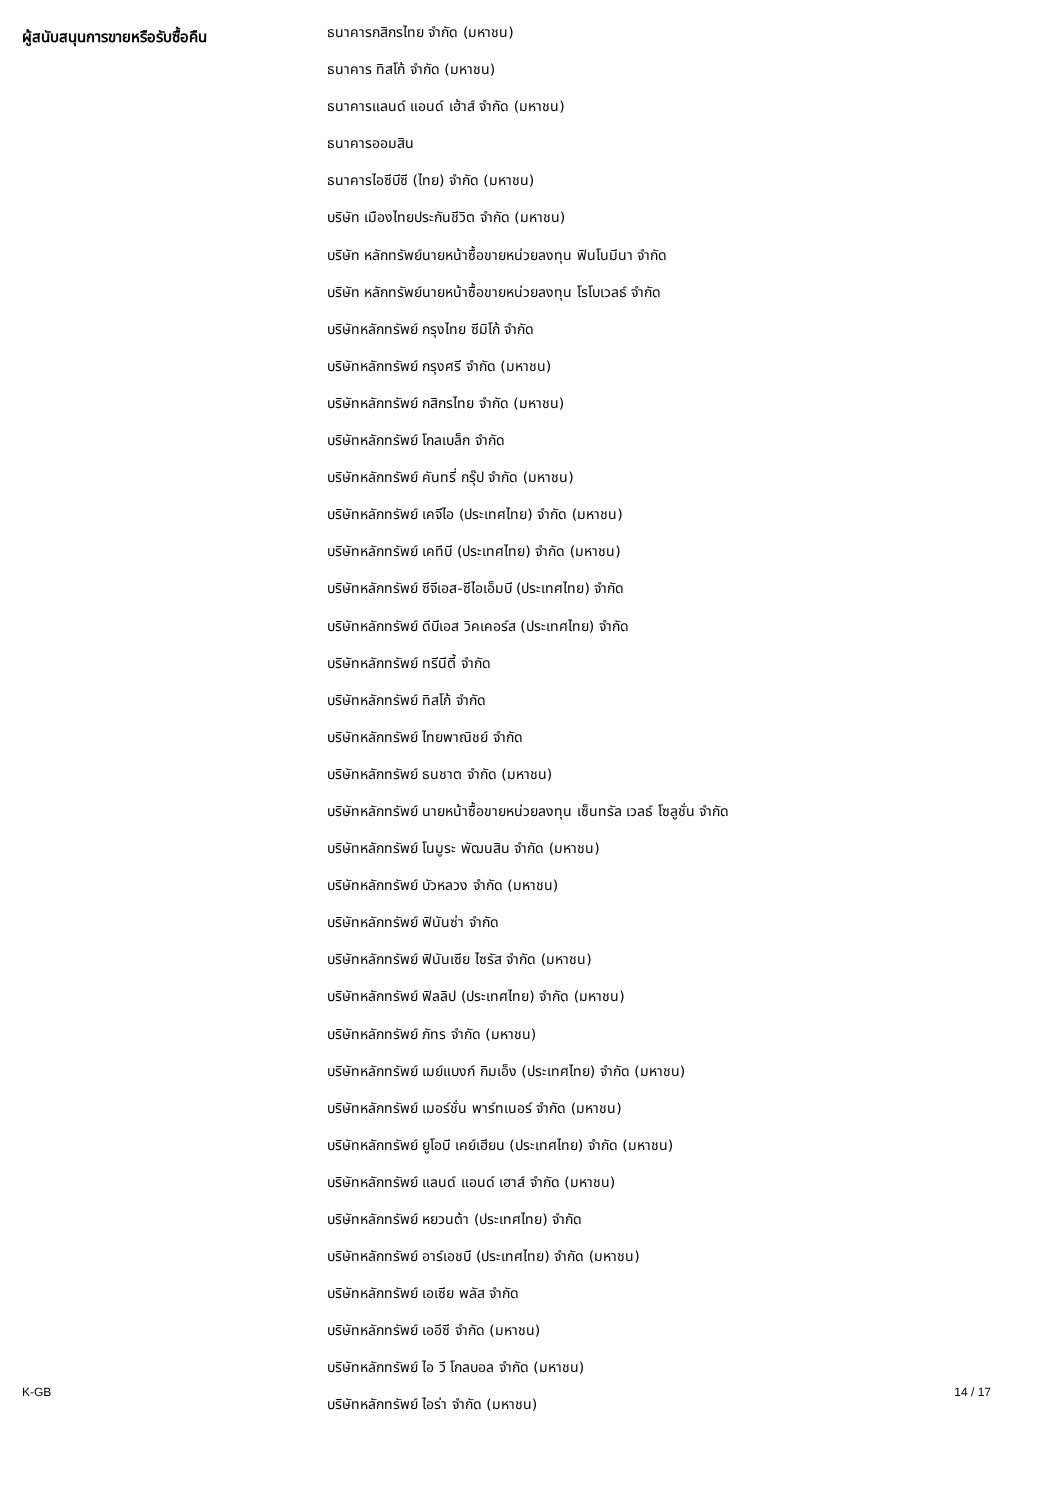| ผู้สนับสนุนการขายหรือรับซื้อคืน | ธนาคารกสิกรไทย จำกัด (มหาชน) |
| | ธนาคาร ทิสโก้ จำกัด (มหาชน) |
| | ธนาคารแลนด์ แอนด์ เฮ้าส์ จำกัด (มหาชน) |
| | ธนาคารออมสิน |
| | ธนาคารไอซีบีซี (ไทย) จำกัด (มหาชน) |
| | บริษัท เมืองไทยประกันชีวิต จำกัด (มหาชน) |
| | บริษัท หลักทรัพย์นายหน้าซื้อขายหน่วยลงทุน ฟินโนมีนา จำกัด |
| | บริษัท หลักทรัพย์นายหน้าซื้อขายหน่วยลงทุน โรโบเวลธ์ จำกัด |
| | บริษัทหลักทรัพย์ กรุงไทย ซีมิโก้ จำกัด |
| | บริษัทหลักทรัพย์ กรุงศรี จำกัด (มหาชน) |
| | บริษัทหลักทรัพย์ กสิกรไทย จำกัด (มหาชน) |
| | บริษัทหลักทรัพย์ โกลเบล็ก จำกัด |
| | บริษัทหลักทรัพย์ คันทรี่ กรุ๊ป จำกัด (มหาชน) |
| | บริษัทหลักทรัพย์ เคจีไอ (ประเทศไทย) จำกัด (มหาชน) |
| | บริษัทหลักทรัพย์ เคทีบี (ประเทศไทย) จำกัด (มหาชน) |
| | บริษัทหลักทรัพย์ ซีจีเอส-ซีไอเอ็มบี (ประเทศไทย) จำกัด |
| | บริษัทหลักทรัพย์ ดีบีเอส วิคเคอร์ส (ประเทศไทย) จำกัด |
| | บริษัทหลักทรัพย์ ทรีนีตี้ จำกัด |
| | บริษัทหลักทรัพย์ ทิสโก้ จำกัด |
| | บริษัทหลักทรัพย์ ไทยพาณิชย์ จำกัด |
| | บริษัทหลักทรัพย์ ธนชาต จำกัด (มหาชน) |
| | บริษัทหลักทรัพย์ นายหน้าซื้อขายหน่วยลงทุน เซ็นทรัล เวลธ์ โซลูชั่น จำกัด |
| | บริษัทหลักทรัพย์ โนมูระ พัฒนสิน จำกัด (มหาชน) |
| | บริษัทหลักทรัพย์ บัวหลวง จำกัด (มหาชน) |
| | บริษัทหลักทรัพย์ ฟินันซ่า จำกัด |
| | บริษัทหลักทรัพย์ ฟินันเซีย ไซรัส จำกัด (มหาชน) |
| | บริษัทหลักทรัพย์ ฟิลลิป (ประเทศไทย) จำกัด (มหาชน) |
| | บริษัทหลักทรัพย์ ภัทร จำกัด (มหาชน) |
| | บริษัทหลักทรัพย์ เมย์แบงก์ กิมเอ็ง (ประเทศไทย) จำกัด (มหาชน) |
| | บริษัทหลักทรัพย์ เมอร์ชั่น พาร์ทเนอร์ จำกัด (มหาชน) |
| | บริษัทหลักทรัพย์ ยูโอบี เคย์เฮียน (ประเทศไทย) จำกัด (มหาชน) |
| | บริษัทหลักทรัพย์ แลนด์ แอนด์ เฮาส์ จำกัด (มหาชน) |
| | บริษัทหลักทรัพย์ หยวนต้า (ประเทศไทย) จำกัด |
| | บริษัทหลักทรัพย์ อาร์เอชบี (ประเทศไทย) จำกัด (มหาชน) |
| | บริษัทหลักทรัพย์ เอเซีย พลัส จำกัด |
| | บริษัทหลักทรัพย์ เออีซี จำกัด (มหาชน) |
| | บริษัทหลักทรัพย์ ไอ วี โกลบอล จำกัด (มหาชน) |
| | บริษัทหลักทรัพย์ ไอร่า จำกัด (มหาชน) |
K-GB 14 / 17